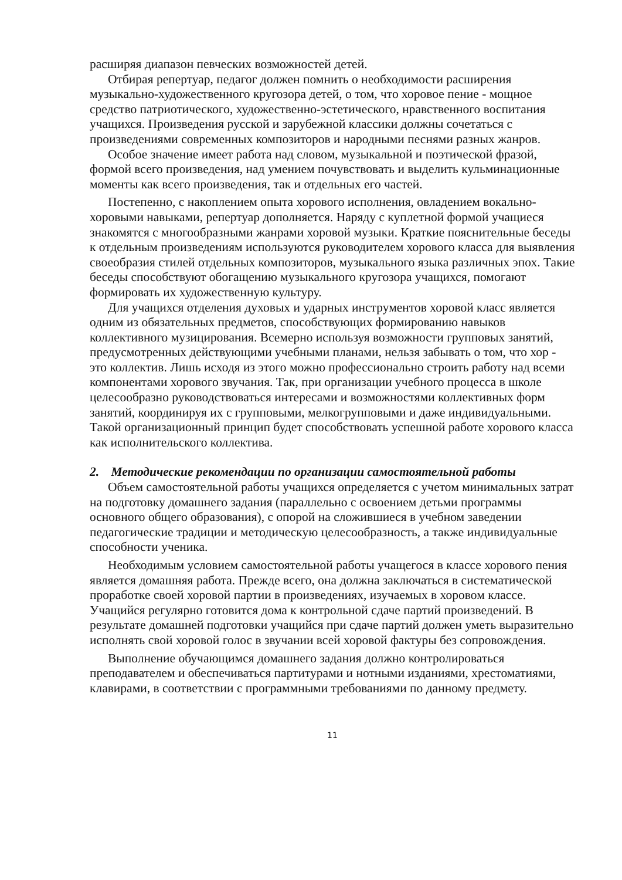расширяя диапазон певческих возможностей детей.
Отбирая репертуар, педагог должен помнить о необходимости расширения музыкально-художественного кругозора детей, о том, что хоровое пение - мощное средство патриотического, художественно-эстетического, нравственного воспитания учащихся. Произведения русской и зарубежной классики должны сочетаться с произведениями современных композиторов и народными песнями разных жанров.
Особое значение имеет работа над словом, музыкальной и поэтической фразой, формой всего произведения, над умением почувствовать и выделить кульминационные моменты как всего произведения, так и отдельных его частей.
Постепенно, с накоплением опыта хорового исполнения, овладением вокально-хоровыми навыками, репертуар дополняется. Наряду с куплетной формой учащиеся знакомятся с многообразными жанрами хоровой музыки. Краткие пояснительные беседы к отдельным произведениям используются руководителем хорового класса для выявления своеобразия стилей отдельных композиторов, музыкального языка различных эпох. Такие беседы способствуют обогащению музыкального кругозора учащихся, помогают формировать их художественную культуру.
Для учащихся отделения духовых и ударных инструментов хоровой класс является одним из обязательных предметов, способствующих формированию навыков коллективного музицирования. Всемерно используя возможности групповых занятий, предусмотренных действующими учебными планами, нельзя забывать о том, что хор - это коллектив. Лишь исходя из этого можно профессионально строить работу над всеми компонентами хорового звучания. Так, при организации учебного процесса в школе целесообразно руководствоваться интересами и возможностями коллективных форм занятий, координируя их с групповыми, мелкогрупповыми и даже индивидуальными. Такой организационный принцип будет способствовать успешной работе хорового класса как исполнительского коллектива.
2. Методические рекомендации по организации самостоятельной работы
Объем самостоятельной работы учащихся определяется с учетом минимальных затрат на подготовку домашнего задания (параллельно с освоением детьми программы основного общего образования), с опорой на сложившиеся в учебном заведении педагогические традиции и методическую целесообразность, а также индивидуальные способности ученика.
Необходимым условием самостоятельной работы учащегося в классе хорового пения является домашняя работа. Прежде всего, она должна заключаться в систематической проработке своей хоровой партии в произведениях, изучаемых в хоровом классе. Учащийся регулярно готовится дома к контрольной сдаче партий произведений. В результате домашней подготовки учащийся при сдаче партий должен уметь выразительно исполнять свой хоровой голос в звучании всей хоровой фактуры без сопровождения.
Выполнение обучающимся домашнего задания должно контролироваться преподавателем и обеспечиваться партитурами и нотными изданиями, хрестоматиями, клавирами, в соответствии с программными требованиями по данному предмету.
11